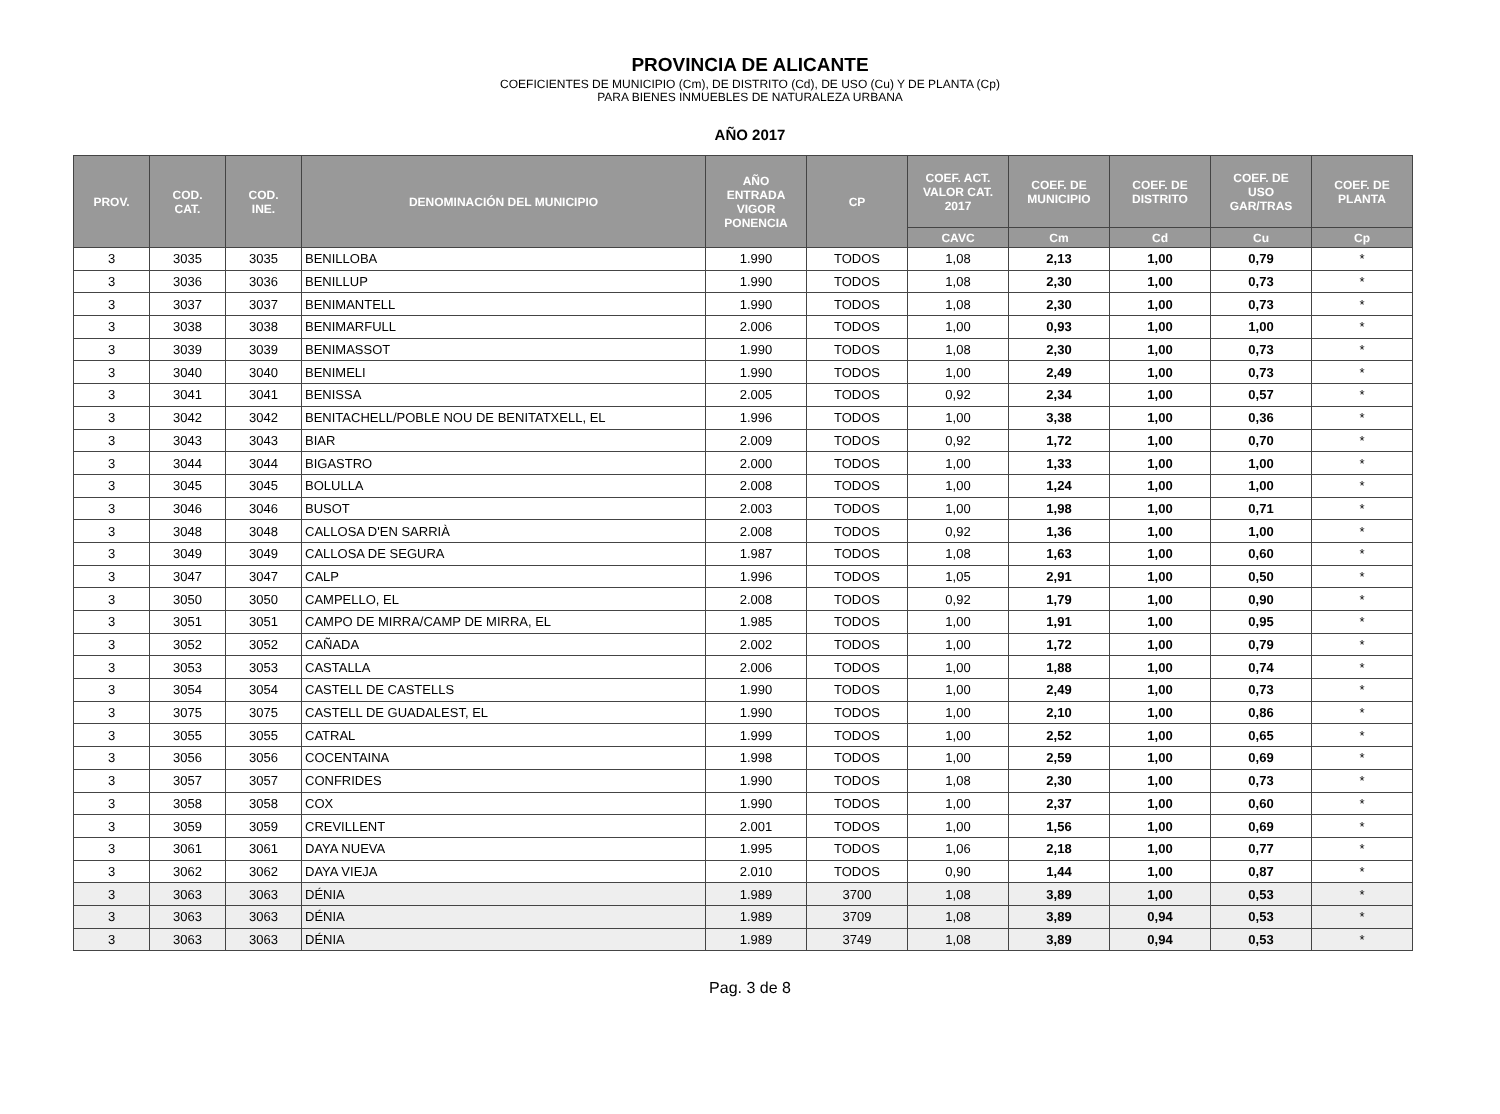PROVINCIA DE ALICANTE
COEFICIENTES DE MUNICIPIO (Cm), DE DISTRITO (Cd), DE USO (Cu) Y DE PLANTA (Cp)
PARA BIENES INMUEBLES DE NATURALEZA URBANA
AÑO 2017
| PROV. | COD. CAT. | COD. INE. | DENOMINACIÓN DEL MUNICIPIO | AÑO ENTRADA VIGOR PONENCIA | CP | COEF. ACT. VALOR CAT. 2017 | COEF. DE MUNICIPIO | COEF. DE DISTRITO | COEF. DE USO GAR/TRAS | COEF. DE PLANTA |
| --- | --- | --- | --- | --- | --- | --- | --- | --- | --- | --- |
| | | | | | | CAVC | Cm | Cd | Cu | Cp |
| 3 | 3035 | 3035 | BENILLOBA | 1.990 | TODOS | 1,08 | 2,13 | 1,00 | 0,79 | * |
| 3 | 3036 | 3036 | BENILLUP | 1.990 | TODOS | 1,08 | 2,30 | 1,00 | 0,73 | * |
| 3 | 3037 | 3037 | BENIMANTELL | 1.990 | TODOS | 1,08 | 2,30 | 1,00 | 0,73 | * |
| 3 | 3038 | 3038 | BENIMARFULL | 2.006 | TODOS | 1,00 | 0,93 | 1,00 | 1,00 | * |
| 3 | 3039 | 3039 | BENIMASSOT | 1.990 | TODOS | 1,08 | 2,30 | 1,00 | 0,73 | * |
| 3 | 3040 | 3040 | BENIMELI | 1.990 | TODOS | 1,00 | 2,49 | 1,00 | 0,73 | * |
| 3 | 3041 | 3041 | BENISSA | 2.005 | TODOS | 0,92 | 2,34 | 1,00 | 0,57 | * |
| 3 | 3042 | 3042 | BENITACHELL/POBLE NOU DE BENITATXELL, EL | 1.996 | TODOS | 1,00 | 3,38 | 1,00 | 0,36 | * |
| 3 | 3043 | 3043 | BIAR | 2.009 | TODOS | 0,92 | 1,72 | 1,00 | 0,70 | * |
| 3 | 3044 | 3044 | BIGASTRO | 2.000 | TODOS | 1,00 | 1,33 | 1,00 | 1,00 | * |
| 3 | 3045 | 3045 | BOLULLA | 2.008 | TODOS | 1,00 | 1,24 | 1,00 | 1,00 | * |
| 3 | 3046 | 3046 | BUSOT | 2.003 | TODOS | 1,00 | 1,98 | 1,00 | 0,71 | * |
| 3 | 3048 | 3048 | CALLOSA D'EN SARRIÀ | 2.008 | TODOS | 0,92 | 1,36 | 1,00 | 1,00 | * |
| 3 | 3049 | 3049 | CALLOSA DE SEGURA | 1.987 | TODOS | 1,08 | 1,63 | 1,00 | 0,60 | * |
| 3 | 3047 | 3047 | CALP | 1.996 | TODOS | 1,05 | 2,91 | 1,00 | 0,50 | * |
| 3 | 3050 | 3050 | CAMPELLO, EL | 2.008 | TODOS | 0,92 | 1,79 | 1,00 | 0,90 | * |
| 3 | 3051 | 3051 | CAMPO DE MIRRA/CAMP DE MIRRA, EL | 1.985 | TODOS | 1,00 | 1,91 | 1,00 | 0,95 | * |
| 3 | 3052 | 3052 | CAÑADA | 2.002 | TODOS | 1,00 | 1,72 | 1,00 | 0,79 | * |
| 3 | 3053 | 3053 | CASTALLA | 2.006 | TODOS | 1,00 | 1,88 | 1,00 | 0,74 | * |
| 3 | 3054 | 3054 | CASTELL DE CASTELLS | 1.990 | TODOS | 1,00 | 2,49 | 1,00 | 0,73 | * |
| 3 | 3075 | 3075 | CASTELL DE GUADALEST, EL | 1.990 | TODOS | 1,00 | 2,10 | 1,00 | 0,86 | * |
| 3 | 3055 | 3055 | CATRAL | 1.999 | TODOS | 1,00 | 2,52 | 1,00 | 0,65 | * |
| 3 | 3056 | 3056 | COCENTAINA | 1.998 | TODOS | 1,00 | 2,59 | 1,00 | 0,69 | * |
| 3 | 3057 | 3057 | CONFRIDES | 1.990 | TODOS | 1,08 | 2,30 | 1,00 | 0,73 | * |
| 3 | 3058 | 3058 | COX | 1.990 | TODOS | 1,00 | 2,37 | 1,00 | 0,60 | * |
| 3 | 3059 | 3059 | CREVILLENT | 2.001 | TODOS | 1,00 | 1,56 | 1,00 | 0,69 | * |
| 3 | 3061 | 3061 | DAYA NUEVA | 1.995 | TODOS | 1,06 | 2,18 | 1,00 | 0,77 | * |
| 3 | 3062 | 3062 | DAYA VIEJA | 2.010 | TODOS | 0,90 | 1,44 | 1,00 | 0,87 | * |
| 3 | 3063 | 3063 | DÉNIA | 1.989 | 3700 | 1,08 | 3,89 | 1,00 | 0,53 | * |
| 3 | 3063 | 3063 | DÉNIA | 1.989 | 3709 | 1,08 | 3,89 | 0,94 | 0,53 | * |
| 3 | 3063 | 3063 | DÉNIA | 1.989 | 3749 | 1,08 | 3,89 | 0,94 | 0,53 | * |
Pag. 3 de 8